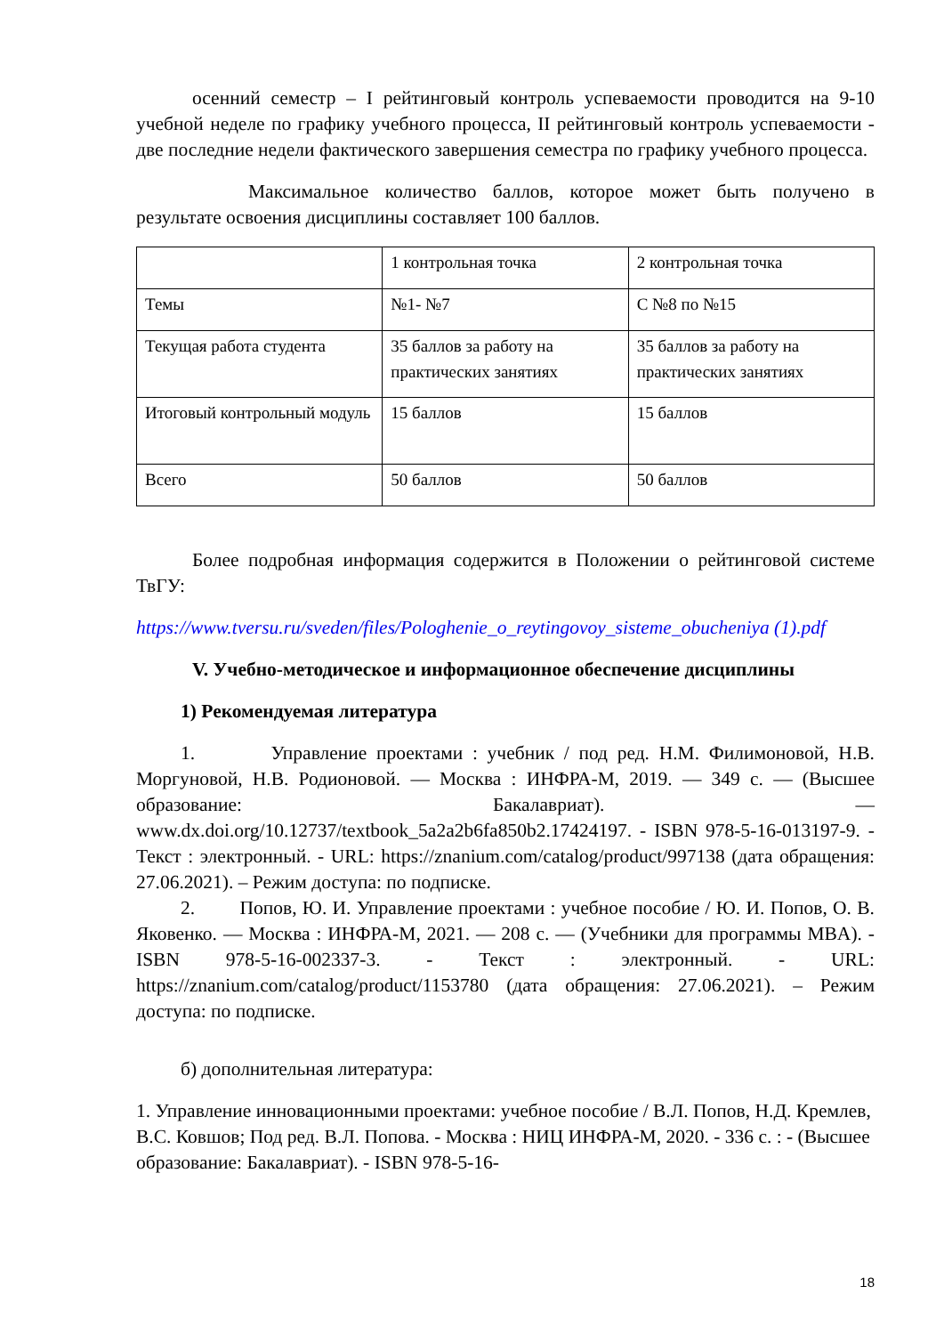осенний семестр – I рейтинговый контроль успеваемости проводится на 9-10 учебной неделе по графику учебного процесса, II рейтинговый контроль успеваемости - две последние недели фактического завершения семестра по графику учебного процесса.
Максимальное количество баллов, которое может быть получено в результате освоения дисциплины составляет 100 баллов.
| | 1 контрольная точка | 2 контрольная точка |
| Темы | №1- №7 | С №8 по №15 |
| Текущая работа студента | 35 баллов за работу на практических занятиях | 35 баллов за работу на практических занятиях |
| Итоговый контрольный модуль | 15 баллов | 15 баллов |
| Всего | 50 баллов | 50 баллов |
Более подробная информация содержится в Положении о рейтинговой системе ТвГУ:
https://www.tversu.ru/sveden/files/Pologhenie_o_reytingovoy_sisteme_obucheniya (1).pdf
V. Учебно-методическое и информационное обеспечение дисциплины
1) Рекомендуемая литература
1. Управление проектами : учебник / под ред. Н.М. Филимоновой, Н.В. Моргуновой, Н.В. Родионовой. — Москва : ИНФРА-М, 2019. — 349 с. — (Высшее образование: Бакалавриат). — www.dx.doi.org/10.12737/textbook_5a2a2b6fa850b2.17424197. - ISBN 978-5-16-013197-9. - Текст : электронный. - URL: https://znanium.com/catalog/product/997138 (дата обращения: 27.06.2021). – Режим доступа: по подписке.
2. Попов, Ю. И. Управление проектами : учебное пособие / Ю. И. Попов, О. В. Яковенко. — Москва : ИНФРА-М, 2021. — 208 с. — (Учебники для программы MBA). - ISBN 978-5-16-002337-3. - Текст : электронный. - URL: https://znanium.com/catalog/product/1153780 (дата обращения: 27.06.2021). – Режим доступа: по подписке.
б) дополнительная литература:
1. Управление инновационными проектами: учебное пособие / В.Л. Попов, Н.Д. Кремлев, В.С. Ковшов; Под ред. В.Л. Попова. - Москва : НИЦ ИНФРА-М, 2020. - 336 с. : - (Высшее образование: Бакалавриат). - ISBN 978-5-16-
18